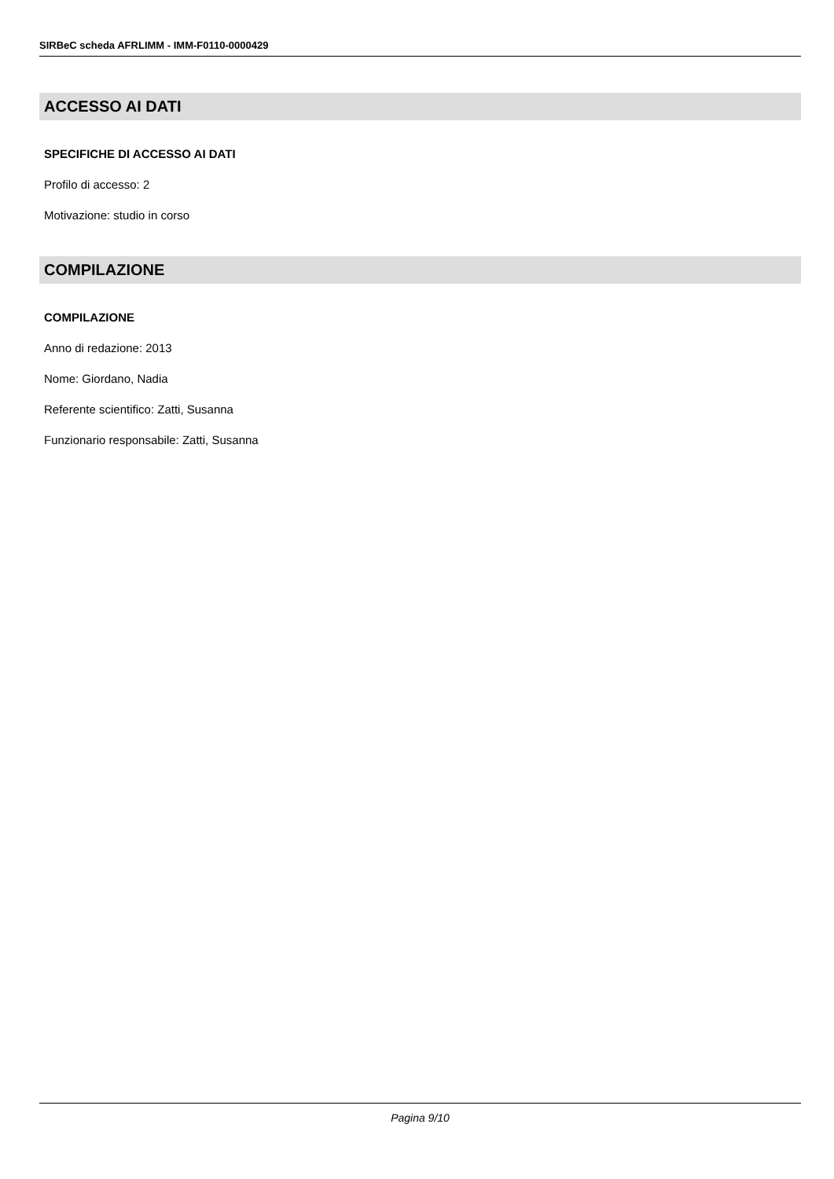SIRBeC scheda AFRLIMM - IMM-F0110-0000429
ACCESSO AI DATI
SPECIFICHE DI ACCESSO AI DATI
Profilo di accesso: 2
Motivazione: studio in corso
COMPILAZIONE
COMPILAZIONE
Anno di redazione: 2013
Nome: Giordano, Nadia
Referente scientifico: Zatti, Susanna
Funzionario responsabile: Zatti, Susanna
Pagina 9/10